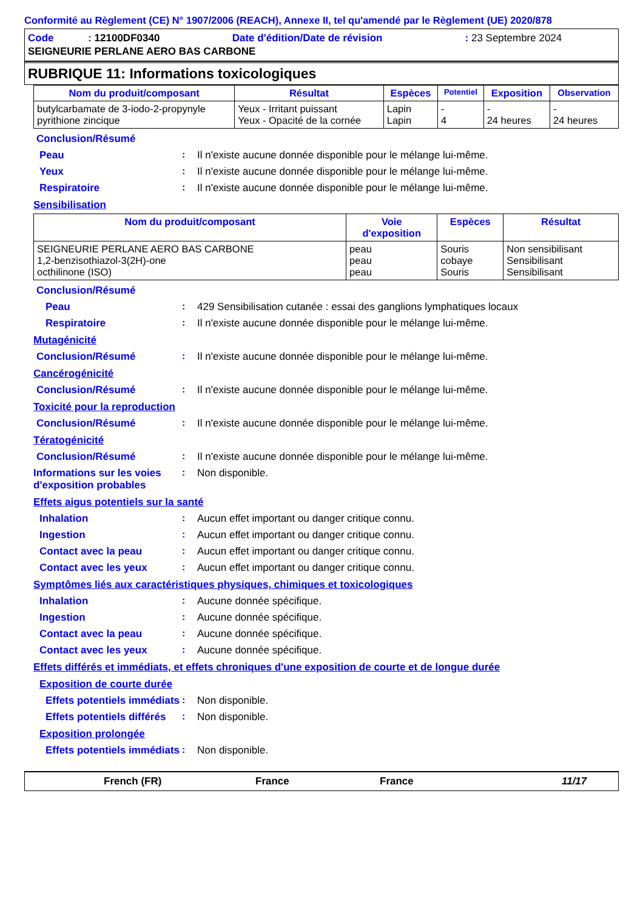Conformité au Règlement (CE) N° 1907/2006 (REACH), Annexe II, tel qu'amendé par le Règlement (UE) 2020/878
| Code : 12100DF0340 | Date d'édition/Date de révision | : 23 Septembre 2024 |
| SEIGNEURIE PERLANE AERO BAS CARBONE | | |
RUBRIQUE 11: Informations toxicologiques
| Nom du produit/composant | Résultat | Espèces | Potentiel | Exposition | Observation |
| --- | --- | --- | --- | --- | --- |
| butylcarbamate de 3-iodo-2-propynyle pyrithione zincique | Yeux - Irritant puissant Yeux - Opacité de la cornée | Lapin Lapin | - 4 | - 24 heures | - 24 heures |
Conclusion/Résumé
Peau : Il n'existe aucune donnée disponible pour le mélange lui-même.
Yeux : Il n'existe aucune donnée disponible pour le mélange lui-même.
Respiratoire : Il n'existe aucune donnée disponible pour le mélange lui-même.
Sensibilisation
| Nom du produit/composant | Voie d'exposition | Espèces | Résultat |
| --- | --- | --- | --- |
| SEIGNEURIE PERLANE AERO BAS CARBONE 1,2-benzisothiazol-3(2H)-one octhilinone (ISO) | peau peau peau | Souris cobaye Souris | Non sensibilisant Sensibilisant Sensibilisant |
Conclusion/Résumé
Peau : 429 Sensibilisation cutanée : essai des ganglions lymphatiques locaux
Respiratoire : Il n'existe aucune donnée disponible pour le mélange lui-même.
Mutagénicité
Conclusion/Résumé : Il n'existe aucune donnée disponible pour le mélange lui-même.
Cancérogénicité
Conclusion/Résumé : Il n'existe aucune donnée disponible pour le mélange lui-même.
Toxicité pour la reproduction
Conclusion/Résumé : Il n'existe aucune donnée disponible pour le mélange lui-même.
Tératogénicité
Conclusion/Résumé : Il n'existe aucune donnée disponible pour le mélange lui-même.
Informations sur les voies d'exposition probables
: Non disponible.
Effets aigus potentiels sur la santé
Inhalation : Aucun effet important ou danger critique connu.
Ingestion : Aucun effet important ou danger critique connu.
Contact avec la peau : Aucun effet important ou danger critique connu.
Contact avec les yeux : Aucun effet important ou danger critique connu.
Symptômes liés aux caractéristiques physiques, chimiques et toxicologiques
Inhalation : Aucune donnée spécifique.
Ingestion : Aucune donnée spécifique.
Contact avec la peau : Aucune donnée spécifique.
Contact avec les yeux : Aucune donnée spécifique.
Effets différés et immédiats, et effets chroniques d'une exposition de courte et de longue durée
Exposition de courte durée
Effets potentiels immédiats
: Non disponible.
Effets potentiels différés
: Non disponible.
Exposition prolongée
Effets potentiels immédiats
: Non disponible.
French (FR) France France 11/17